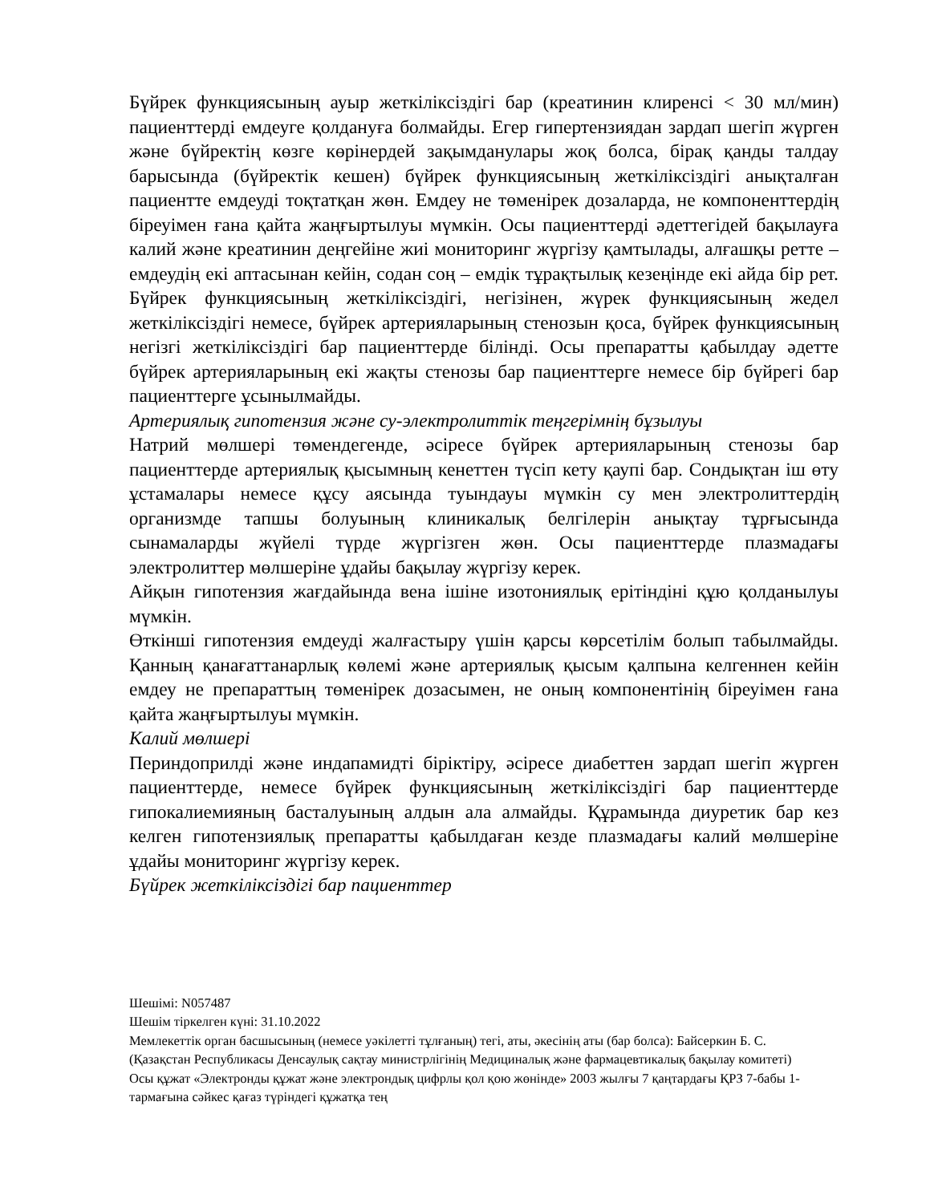Бүйрек функциясының ауыр жеткіліксіздігі бар (креатинин клиренсі < 30 мл/мин) пациенттерді емдеуге қолдануға болмайды. Егер гипертензиядан зардап шегіп жүрген және бүйректің көзге көрінердей зақымданулары жоқ болса, бірақ қанды талдау барысында (бүйректік кешен) бүйрек функциясының жеткіліксіздігі анықталған пациентте емдеуді тоқтатқан жөн. Емдеу не төменірек дозаларда, не компоненттердің біреуімен ғана қайта жаңғыртылуы мүмкін. Осы пациенттерді әдеттегідей бақылауға калий және креатинин деңгейіне жиі мониторинг жүргізу қамтылады, алғашқы ретте – емдеудің екі аптасынан кейін, содан соң – емдік тұрақтылық кезеңінде екі айда бір рет. Бүйрек функциясының жеткіліксіздігі, негізінен, жүрек функциясының жедел жеткіліксіздігі немесе, бүйрек артерияларының стенозын қоса, бүйрек функциясының негізгі жеткіліксіздігі бар пациенттерде білінді. Осы препаратты қабылдау әдетте бүйрек артерияларының екі жақты стенозы бар пациенттерге немесе бір бүйрегі бар пациенттерге ұсынылмайды.
Артериялық гипотензия және су-электролиттік теңгерімнің бұзылуы
Натрий мөлшері төмендегенде, әсіресе бүйрек артерияларының стенозы бар пациенттерде артериялық қысымның кенеттен түсіп кету қаупі бар. Сондықтан іш өту ұстамалары немесе құсу аясында туындауы мүмкін су мен электролиттердің организмде тапшы болуының клиникалық белгілерін анықтау тұрғысында сынамаларды жүйелі түрде жүргізген жөн. Осы пациенттерде плазмадағы электролиттер мөлшеріне ұдайы бақылау жүргізу керек.
Айқын гипотензия жағдайында вена ішіне изотониялық ерітіндіні құю қолданылуы мүмкін.
Өткінші гипотензия емдеуді жалғастыру үшін қарсы көрсетілім болып табылмайды. Қанның қанағаттанарлық көлемі және артериялық қысым қалпына келгеннен кейін емдеу не препараттың төменірек дозасымен, не оның компонентінің біреуімен ғана қайта жаңғыртылуы мүмкін.
Калий мөлшері
Периндоприлді және индапамидті біріктіру, әсіресе диабеттен зардап шегіп жүрген пациенттерде, немесе бүйрек функциясының жеткіліксіздігі бар пациенттерде гипокалиемияның басталуының алдын ала алмайды. Құрамында диуретик бар кез келген гипотензиялық препаратты қабылдаған кезде плазмадағы калий мөлшеріне ұдайы мониторинг жүргізу керек.
Бүйрек жеткіліксіздігі бар пациенттер
Шешімі: N057487
Шешім тіркелген күні: 31.10.2022
Мемлекеттік орган басшысының (немесе уәкілетті тұлғаның) тегі, аты, әкесінің аты (бар болса): Байсеркин Б. С.
(Қазақстан Республикасы Денсаулық сақтау министрлігінің Медициналық және фармацевтикалық бақылау комитеті)
Осы құжат «Электронды құжат және электрондық цифрлы қол қою жөнінде» 2003 жылғы 7 қаңтардағы ҚРЗ 7-бабы 1-тармағына сәйкес қағаз түріндегі құжатқа тең